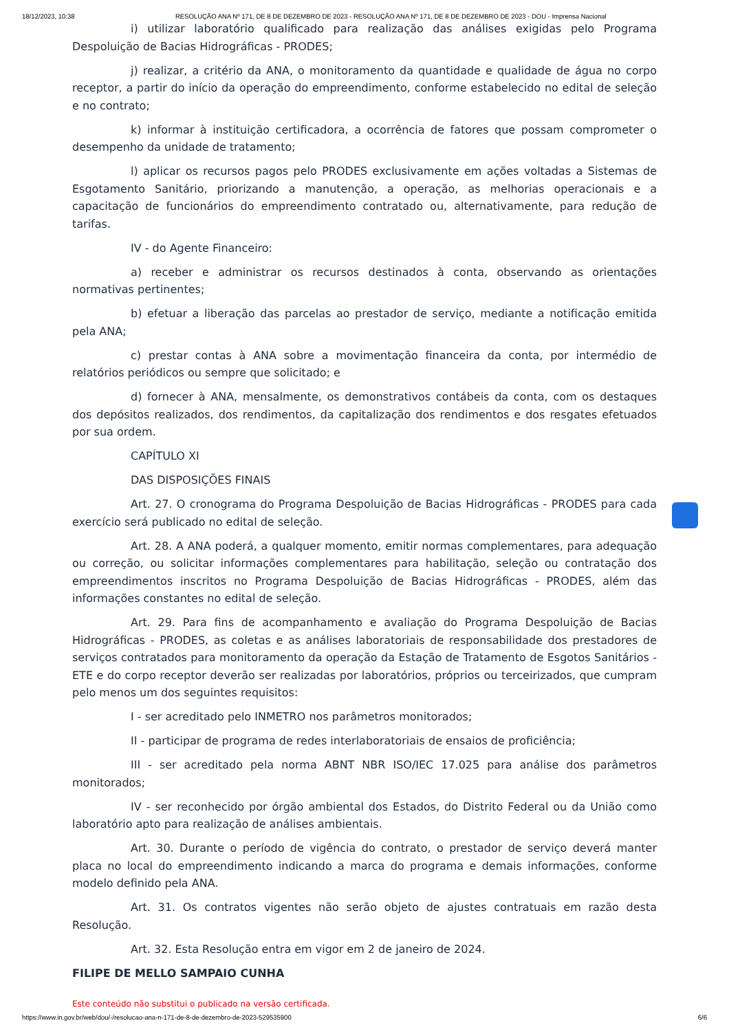18/12/2023, 10:38 RESOLUÇÃO ANA Nº 171, DE 8 DE DEZEMBRO DE 2023 - RESOLUÇÃO ANA Nº 171, DE 8 DE DEZEMBRO DE 2023 - DOU - Imprensa Nacional
i) utilizar laboratório qualificado para realização das análises exigidas pelo Programa Despoluição de Bacias Hidrográficas - PRODES;
j) realizar, a critério da ANA, o monitoramento da quantidade e qualidade de água no corpo receptor, a partir do início da operação do empreendimento, conforme estabelecido no edital de seleção e no contrato;
k) informar à instituição certificadora, a ocorrência de fatores que possam comprometer o desempenho da unidade de tratamento;
l) aplicar os recursos pagos pelo PRODES exclusivamente em ações voltadas a Sistemas de Esgotamento Sanitário, priorizando a manutenção, a operação, as melhorias operacionais e a capacitação de funcionários do empreendimento contratado ou, alternativamente, para redução de tarifas.
IV - do Agente Financeiro:
a) receber e administrar os recursos destinados à conta, observando as orientações normativas pertinentes;
b) efetuar a liberação das parcelas ao prestador de serviço, mediante a notificação emitida pela ANA;
c) prestar contas à ANA sobre a movimentação financeira da conta, por intermédio de relatórios periódicos ou sempre que solicitado; e
d) fornecer à ANA, mensalmente, os demonstrativos contábeis da conta, com os destaques dos depósitos realizados, dos rendimentos, da capitalização dos rendimentos e dos resgates efetuados por sua ordem.
CAPÍTULO XI
DAS DISPOSIÇÕES FINAIS
Art. 27. O cronograma do Programa Despoluição de Bacias Hidrográficas - PRODES para cada exercício será publicado no edital de seleção.
Art. 28. A ANA poderá, a qualquer momento, emitir normas complementares, para adequação ou correção, ou solicitar informações complementares para habilitação, seleção ou contratação dos empreendimentos inscritos no Programa Despoluição de Bacias Hidrográficas - PRODES, além das informações constantes no edital de seleção.
Art. 29. Para fins de acompanhamento e avaliação do Programa Despoluição de Bacias Hidrográficas - PRODES, as coletas e as análises laboratoriais de responsabilidade dos prestadores de serviços contratados para monitoramento da operação da Estação de Tratamento de Esgotos Sanitários - ETE e do corpo receptor deverão ser realizadas por laboratórios, próprios ou terceirizados, que cumpram pelo menos um dos seguintes requisitos:
I - ser acreditado pelo INMETRO nos parâmetros monitorados;
II - participar de programa de redes interlaboratoriais de ensaios de proficiência;
III - ser acreditado pela norma ABNT NBR ISO/IEC 17.025 para análise dos parâmetros monitorados;
IV - ser reconhecido por órgão ambiental dos Estados, do Distrito Federal ou da União como laboratório apto para realização de análises ambientais.
Art. 30. Durante o período de vigência do contrato, o prestador de serviço deverá manter placa no local do empreendimento indicando a marca do programa e demais informações, conforme modelo definido pela ANA.
Art. 31. Os contratos vigentes não serão objeto de ajustes contratuais em razão desta Resolução.
Art. 32. Esta Resolução entra em vigor em 2 de janeiro de 2024.
FILIPE DE MELLO SAMPAIO CUNHA
Este conteúdo não substitui o publicado na versão certificada.
https://www.in.gov.br/web/dou/-/resolucao-ana-n-171-de-8-de-dezembro-de-2023-529535900 6/6